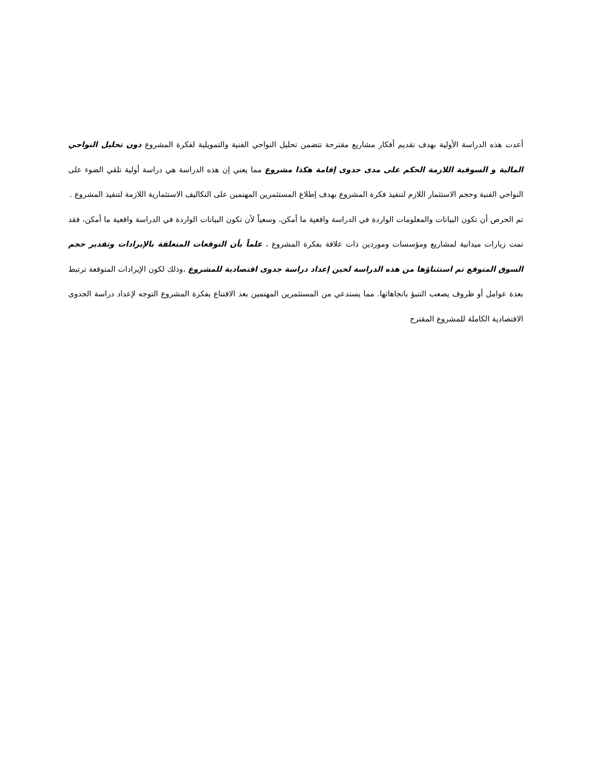أعدت هذه الدراسة الأولية بهدف تقديم أفكار مشاريع مقترحة تتضمن تحليل النواحي الفنية والتمويلية لفكرة المشروع دون تحليل النواحي المالية و السوقية اللازمة الحكم على مدى جدوى إقامة هكذا مشروع مما يعني إن هذه الدراسة هي دراسة أولية تلقي الضوء على النواحي الفنية وحجم الاستثمار اللازم لتنفيذ فكرة المشروع بهدف إطلاع المستثمرين المهتمين على التكاليف الاستثمارية اللازمة لتنفيذ المشروع .
تم الحرص أن تكون البيانات والمعلومات الواردة في الدراسة واقعية ما أمكن، وسعياً لأن تكون البيانات الواردة في الدراسة واقعية ما أمكن، فقد تمت زيارات ميدانية لمشاريع ومؤسسات وموردين ذات علاقة بفكرة المشروع ، علماً بأن التوقعات المتعلقة بالإيرادات وتقدير حجم السوق المتوقع تم استثناؤها من هذه الدراسة لحين إعداد دراسة جدوى اقتصادية للمشروع ،وذلك لكون الإيرادات المتوقعة ترتبط بعدة عوامل أو ظروف يصعب التنبؤ باتجاهاتها. مما يستدعي من المستثمرين المهتمين بعد الاقتناع بفكرة المشروع التوجه لإعداد دراسة الجدوى الاقتصادية الكاملة للمشروع المقترح